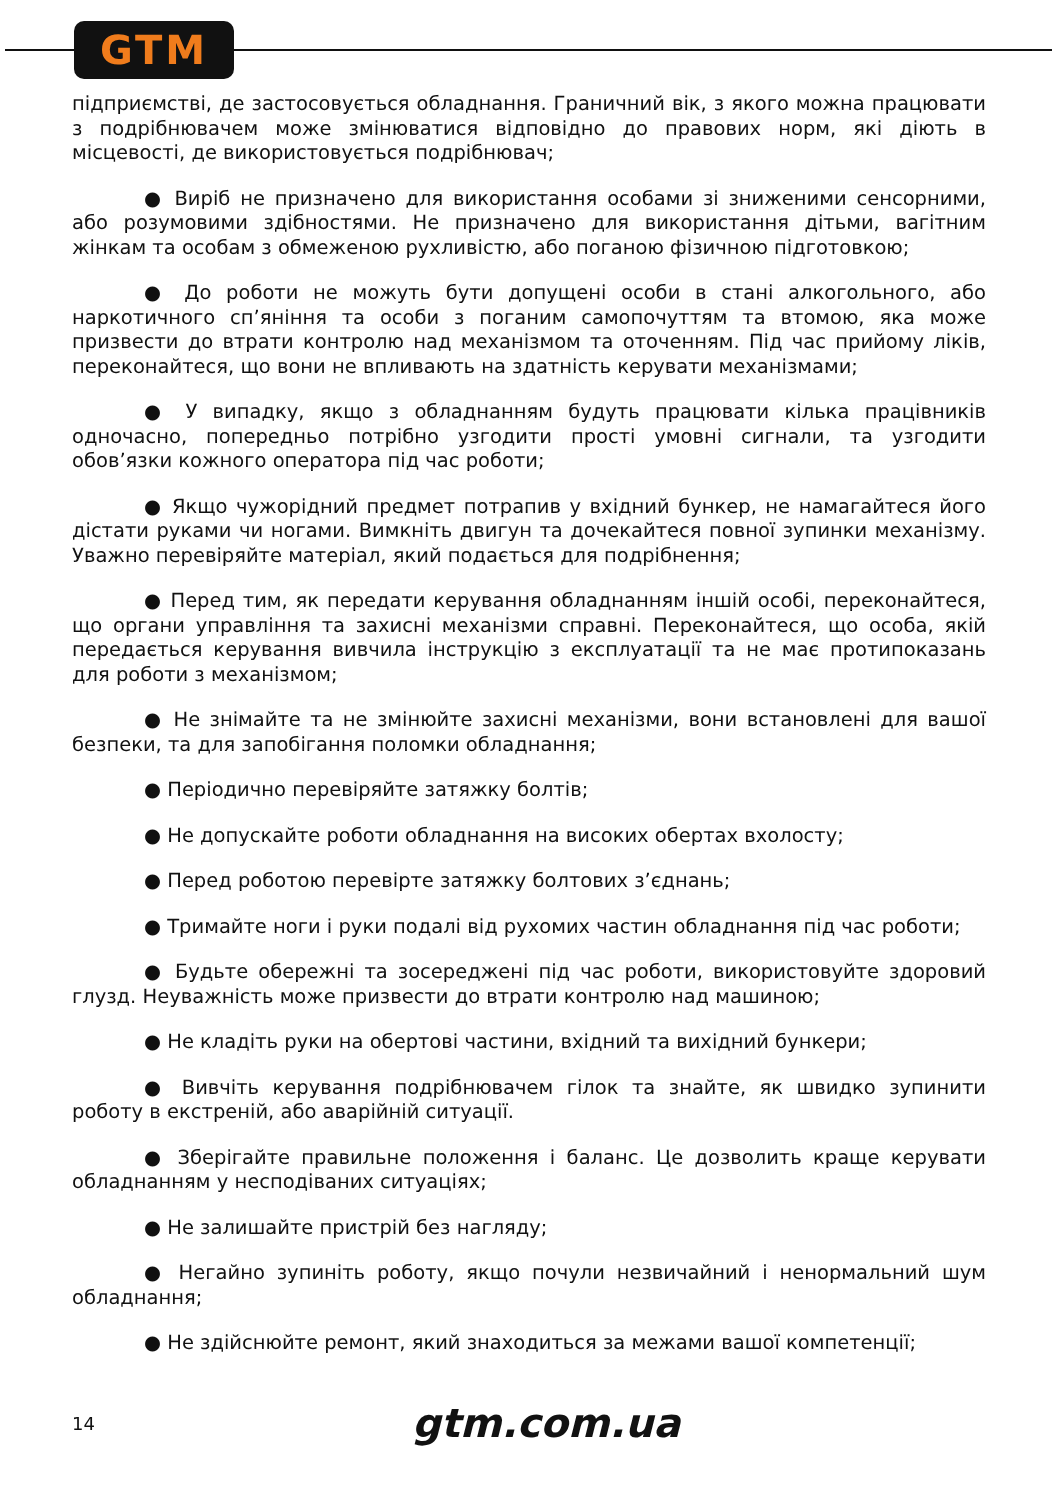GTM
підприємстві, де застосовується обладнання. Граничний вік, з якого можна працювати з подрібнювачем може змінюватися відповідно до правових норм, які діють в місцевості, де використовується подрібнювач;
● Виріб не призначено для використання особами зі зниженими сенсорними, або розумовими здібностями. Не призначено для використання дітьми, вагітним жінкам та особам з обмеженою рухливістю, або поганою фізичною підготовкою;
● До роботи не можуть бути допущені особи в стані алкогольного, або наркотичного сп’яніння та особи з поганим самопочуттям та втомою, яка може призвести до втрати контролю над механізмом та оточенням. Під час прийому ліків, переконайтеся, що вони не впливають на здатність керувати механізмами;
● У випадку, якщо з обладнанням будуть працювати кілька працівників одночасно, попередньо потрібно узгодити прості умовні сигнали, та узгодити обов’язки кожного оператора під час роботи;
● Якщо чужорідний предмет потрапив у вхідний бункер, не намагайтеся його дістати руками чи ногами. Вимкніть двигун та дочекайтеся повної зупинки механізму. Уважно перевіряйте матеріал, який подається для подрібнення;
● Перед тим, як передати керування обладнанням іншій особі, переконайтеся, що органи управління та захисні механізми справні. Переконайтеся, що особа, якій передається керування вивчила інструкцію з експлуатації та не має протипоказань для роботи з механізмом;
● Не знімайте та не змінюйте захисні механізми, вони встановлені для вашої безпеки, та для запобігання поломки обладнання;
● Періодично перевіряйте затяжку болтів;
● Не допускайте роботи обладнання на високих обертах вхолосту;
● Перед роботою перевірте затяжку болтових з’єднань;
● Тримайте ноги і руки подалі від рухомих частин обладнання під час роботи;
● Будьте обережні та зосереджені під час роботи, використовуйте здоровий глузд. Неуважність може призвести до втрати контролю над машиною;
● Не кладіть руки на обертові частини, вхідний та вихідний бункери;
● Вивчіть керування подрібнювачем гілок та знайте, як швидко зупинити роботу в екстреній, або аварійній ситуації.
● Зберігайте правильне положення і баланс. Це дозволить краще керувати обладнанням у несподіваних ситуаціях;
● Не залишайте пристрій без нагляду;
● Негайно зупиніть роботу, якщо почули незвичайний і ненормальний шум обладнання;
● Не здійснюйте ремонт, який знаходиться за межами вашої компетенції;
14 gtm.com.ua